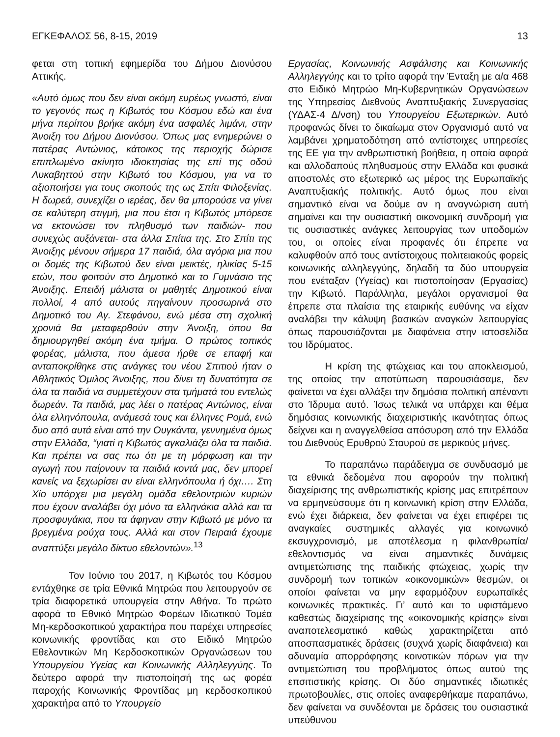ΕΓΚΕΦΑΛΟΣ 56, 8-15, 2019 13
φεται στη τοπική εφημερίδα του Δήμου Διονύσου Αττικής.
«Αυτό όμως που δεν είναι ακόμη ευρέως γνωστό, είναι το γεγονός πως η Κιβωτός του Κόσμου εδώ και ένα μήνα περίπου βρήκε ακόμη ένα ασφαλές λιμάνι, στην Άνοιξη του Δήμου Διονύσου. Όπως μας ενημερώνει ο πατέρας Αντώνιος, κάτοικος της περιοχής δώρισε επιπλωμένο ακίνητο ιδιοκτησίας της επί της οδού Λυκαβηττού στην Κιβωτό του Κόσμου, για να το αξιοποιήσει για τους σκοπούς της ως Σπίτι Φιλοξενίας. Η δωρεά, συνεχίζει ο ιερέας, δεν θα μπορούσε να γίνει σε καλύτερη στιγμή, μια που έτσι η Κιβωτός μπόρεσε να εκτονώσει τον πληθυσμό των παιδιών- που συνεχώς αυξάνεται- στα άλλα Σπίτια της. Στο Σπίτι της Άνοιξης μένουν σήμερα 17 παιδιά, όλα αγόρια μια που οι δομές της Κιβωτού δεν είναι μεικτές, ηλικίας 5-15 ετών, που φοιτούν στο Δημοτικό και το Γυμνάσιο της Άνοιξης. Επειδή μάλιστα οι μαθητές Δημοτικού είναι πολλοί, 4 από αυτούς πηγαίνουν προσωρινά στο Δημοτικό του Αγ. Στεφάνου, ενώ μέσα στη σχολική χρονιά θα μεταφερθούν στην Άνοιξη, όπου θα δημιουργηθεί ακόμη ένα τμήμα. Ο πρώτος τοπικός φορέας, μάλιστα, που άμεσα ήρθε σε επαφή και ανταποκρίθηκε στις ανάγκες του νέου Σπιτιού ήταν ο Αθλητικός Όμιλος Άνοιξης, που δίνει τη δυνατότητα σε όλα τα παιδιά να συμμετέχουν στα τμήματά του εντελώς δωρεάν. Τα παιδιά, μας λέει ο πατέρας Αντώνιος, είναι όλα ελληνόπουλα, ανάμεσά τους και έλληνες Ρομά, ενώ δυο από αυτά είναι από την Ουγκάντα, γεννημένα όμως στην Ελλάδα, “γιατί η Κιβωτός αγκαλιάζει όλα τα παιδιά. Και πρέπει να σας πω ότι με τη μόρφωση και την αγωγή που παίρνουν τα παιδιά κοντά μας, δεν μπορεί κανείς να ξεχωρίσει αν είναι ελληνόπουλα ή όχι…. Στη Χίο υπάρχει μια μεγάλη ομάδα εθελοντριών κυριών που έχουν αναλάβει όχι μόνο τα ελληνάκια αλλά και τα προσφυγάκια, που τα άφηναν στην Κιβωτό με μόνο τα βρεγμένα ρούχα τους. Αλλά και στον Πειραιά έχουμε αναπτύξει μεγάλο δίκτυο εθελοντών».<sup>13</sup>
Τον Ιούνιο του 2017, η Κιβωτός του Κόσμου εντάχθηκε σε τρία Εθνικά Μητρώα που λειτουργούν σε τρία διαφορετικά υπουργεία στην Αθήνα. Το πρώτο αφορά το Εθνικό Μητρώο Φορέων Ιδιωτικού Τομέα Μη-κερδοσκοπικού χαρακτήρα που παρέχει υπηρεσίες κοινωνικής φροντίδας και στο Ειδικό Μητρώο Εθελοντικών Μη Κερδοσκοπικών Οργανώσεων του Υπουργείου Υγείας και Κοινωνικής Αλληλεγγύης. Το δεύτερο αφορά την πιστοποίησή της ως φορέα παροχής Κοινωνικής Φροντίδας μη κερδοσκοπικού χαρακτήρα από το Υπουργείο
Εργασίας, Κοινωνικής Ασφάλισης και Κοινωνικής Αλληλεγγύης και το τρίτο αφορά την Ένταξη με α/α 468 στο Ειδικό Μητρώο Μη-Κυβερνητικών Οργανώσεων της Υπηρεσίας Διεθνούς Αναπτυξιακής Συνεργασίας (ΥΔΑΣ-4 Δ/νση) του Υπουργείου Εξωτερικών. Αυτό προφανώς δίνει το δικαίωμα στον Οργανισμό αυτό να λαμβάνει χρηματοδότηση από αντίστοιχες υπηρεσίες της ΕΕ για την ανθρωπιστική βοήθεια, η οποία αφορά και αλλοδαπούς πληθυσμούς στην Ελλάδα και φυσικά αποστολές στο εξωτερικό ως μέρος της Ευρωπαϊκής Αναπτυξιακής πολιτικής. Αυτό όμως που είναι σημαντικό είναι να δούμε αν η αναγνώριση αυτή σημαίνει και την ουσιαστική οικονομική συνδρομή για τις ουσιαστικές ανάγκες λειτουργίας των υποδομών του, οι οποίες είναι προφανές ότι έπρεπε να καλυφθούν από τους αντίστοιχους πολιτειακούς φορείς κοινωνικής αλληλεγγύης, δηλαδή τα δύο υπουργεία που ενέταξαν (Υγείας) και πιστοποίησαν (Εργασίας) την Κιβωτό. Παράλληλα, μεγάλοι οργανισμοί θα έπρεπε στα πλαίσια της εταιρικής ευθύνης να είχαν αναλάβει την κάλυψη βασικών αναγκών λειτουργίας όπως παρουσιάζονται με διαφάνεια στην ιστοσελίδα του Ιδρύματος.
Η κρίση της φτώχειας και του αποκλεισμού, της οποίας την αποτύπωση παρουσιάσαμε, δεν φαίνεται να έχει αλλάξει την δημόσια πολιτική απέναντι στο Ίδρυμα αυτό. Ίσως τελικά να υπάρχει και θέμα δημόσιας κοινωνικής διαχειριστικής ικανότητας όπως δείχνει και η αναγγελθείσα απόσυρση από την Ελλάδα του Διεθνούς Ερυθρού Σταυρού σε μερικούς μήνες.
Το παραπάνω παράδειγμα σε συνδυασμό με τα εθνικά δεδομένα που αφορούν την πολιτική διαχείρισης της ανθρωπιστικής κρίσης μας επιτρέπουν να ερμηνεύσουμε ότι η κοινωνική κρίση στην Ελλάδα, ενώ έχει διάρκεια, δεν φαίνεται να έχει επιφέρει τις αναγκαίες συστημικές αλλαγές για κοινωνικό εκσυγχρονισμό, με αποτέλεσμα η φιλανθρωπία/ εθελοντισμός να είναι σημαντικές δυνάμεις αντιμετώπισης της παιδικής φτώχειας, χωρίς την συνδρομή των τοπικών «οικονομικών» θεσμών, οι οποίοι φαίνεται να μην εφαρμόζουν ευρωπαϊκές κοινωνικές πρακτικές. Γι’ αυτό και το υφιστάμενο καθεστώς διαχείρισης της «οικονομικής κρίσης» είναι αναποτελεσματικό καθώς χαρακτηρίζεται από αποσπασματικές δράσεις (συχνά χωρίς διαφάνεια) και αδυναμία απορρόφησης κοινοτικών πόρων για την αντιμετώπιση του προβλήματος όπως αυτού της επσιτιστικής κρίσης. Οι δύο σημαντικές ιδιωτικές πρωτοβουλίες, στις οποίες αναφερθήκαμε παραπάνω, δεν φαίνεται να συνδέονται με δράσεις του ουσιαστικά υπεύθυνου